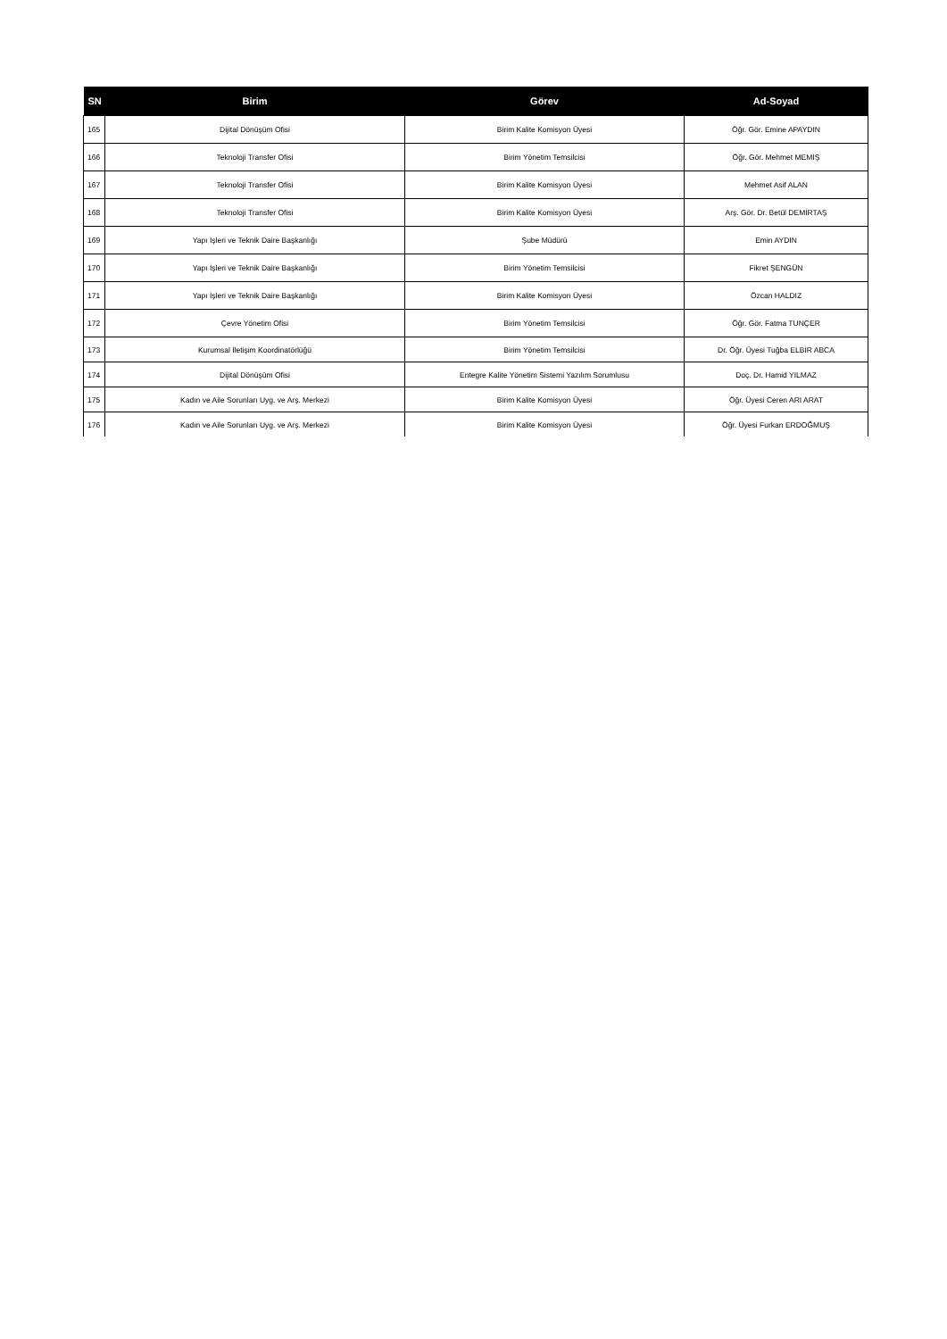| SN | Birim | Görev | Ad-Soyad |
| --- | --- | --- | --- |
| 165 | Dijital Dönüşüm Ofisi | Birim Kalite Komisyon Üyesi | Öğr. Gör. Emine APAYDIN |
| 166 | Teknoloji Transfer Ofisi | Birim Yönetim Temsilcisi | Öğr. Gör. Mehmet MEMİŞ |
| 167 | Teknoloji Transfer Ofisi | Birim Kalite Komisyon Üyesi | Mehmet Asif ALAN |
| 168 | Teknoloji Transfer Ofisi | Birim Kalite Komisyon Üyesi | Arş. Gör. Dr. Betül DEMİRTAŞ |
| 169 | Yapı İşleri ve Teknik Daire Başkanlığı | Şube Müdürü | Emin AYDIN |
| 170 | Yapı İşleri ve Teknik Daire Başkanlığı | Birim Yönetim Temsilcisi | Fikret ŞENGÜN |
| 171 | Yapı İşleri ve Teknik Daire Başkanlığı | Birim Kalite Komisyon Üyesi | Özcan HALDIZ |
| 172 | Çevre Yönetim Ofisi | Birim Yönetim Temsilcisi | Öğr. Gör. Fatma TUNÇER |
| 173 | Kurumsal İletişim Koordinatörlüğü | Birim Yönetim Temsilcisi | Dr. Öğr. Üyesi Tuğba ELBİR ABCA |
| 174 | Dijital Dönüşüm Ofisi | Entegre Kalite Yönetim Sistemi Yazılım Sorumlusu | Doç. Dr. Hamid YILMAZ |
| 175 | Kadın ve Aile Sorunları Uyg. ve Arş. Merkezi | Birim Kalite Komisyon Üyesi | Öğr. Üyesi Ceren ARI ARAT |
| 176 | Kadın ve Aile Sorunları Uyg. ve Arş. Merkezi | Birim Kalite Komisyon Üyesi | Öğr. Üyesi Furkan ERDOĞMUŞ |